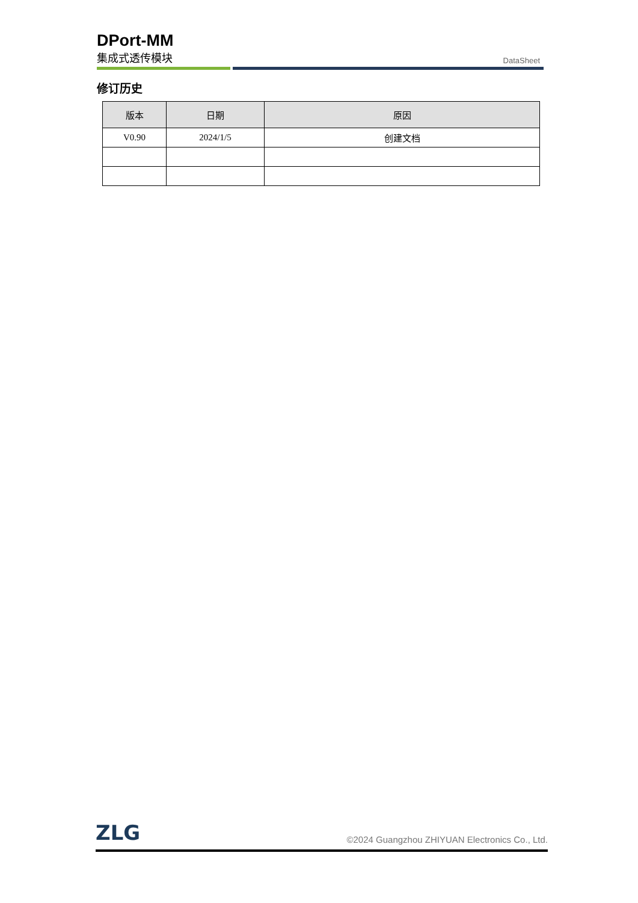DPort-MM
集成式透传模块
DataSheet
修订历史
| 版本 | 日期 | 原因 |
| --- | --- | --- |
| V0.90 | 2024/1/5 | 创建文档 |
ZLG
©2024 Guangzhou ZHIYUAN Electronics Co., Ltd.